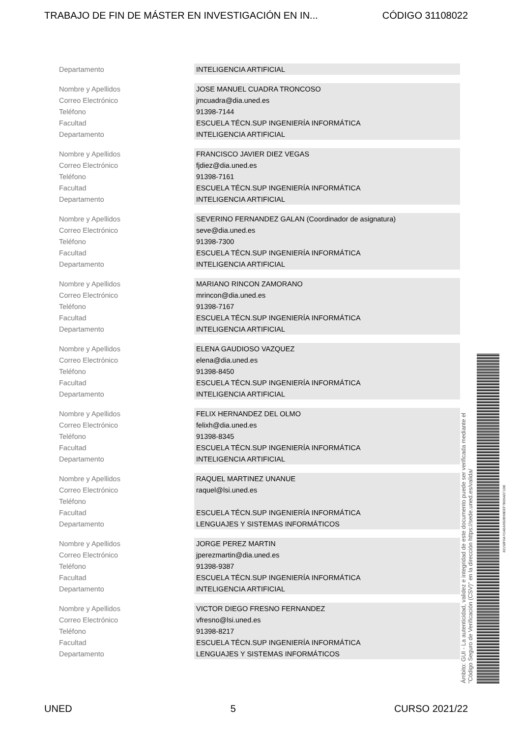TRABAJO DE FIN DE MÁSTER EN INVESTIGACIÓN EN IN... CÓDIGO 31108022
| Departamento | INTELIGENCIA ARTIFICIAL |
| Nombre y Apellidos | JOSE MANUEL CUADRA TRONCOSO |
| Correo Electrónico | jmcuadra@dia.uned.es |
| Teléfono | 91398-7144 |
| Facultad | ESCUELA TÉCN.SUP INGENIERÍA INFORMÁTICA |
| Departamento | INTELIGENCIA ARTIFICIAL |
| Nombre y Apellidos | FRANCISCO JAVIER DIEZ VEGAS |
| Correo Electrónico | fjdiez@dia.uned.es |
| Teléfono | 91398-7161 |
| Facultad | ESCUELA TÉCN.SUP INGENIERÍA INFORMÁTICA |
| Departamento | INTELIGENCIA ARTIFICIAL |
| Nombre y Apellidos | SEVERINO FERNANDEZ GALAN (Coordinador de asignatura) |
| Correo Electrónico | seve@dia.uned.es |
| Teléfono | 91398-7300 |
| Facultad | ESCUELA TÉCN.SUP INGENIERÍA INFORMÁTICA |
| Departamento | INTELIGENCIA ARTIFICIAL |
| Nombre y Apellidos | MARIANO RINCON ZAMORANO |
| Correo Electrónico | mrincon@dia.uned.es |
| Teléfono | 91398-7167 |
| Facultad | ESCUELA TÉCN.SUP INGENIERÍA INFORMÁTICA |
| Departamento | INTELIGENCIA ARTIFICIAL |
| Nombre y Apellidos | ELENA GAUDIOSO VAZQUEZ |
| Correo Electrónico | elena@dia.uned.es |
| Teléfono | 91398-8450 |
| Facultad | ESCUELA TÉCN.SUP INGENIERÍA INFORMÁTICA |
| Departamento | INTELIGENCIA ARTIFICIAL |
| Nombre y Apellidos | FELIX HERNANDEZ DEL OLMO |
| Correo Electrónico | felixh@dia.uned.es |
| Teléfono | 91398-8345 |
| Facultad | ESCUELA TÉCN.SUP INGENIERÍA INFORMÁTICA |
| Departamento | INTELIGENCIA ARTIFICIAL |
| Nombre y Apellidos | RAQUEL MARTINEZ UNANUE |
| Correo Electrónico | raquel@lsi.uned.es |
| Teléfono | |
| Facultad | ESCUELA TÉCN.SUP INGENIERÍA INFORMÁTICA |
| Departamento | LENGUAJES Y SISTEMAS INFORMÁTICOS |
| Nombre y Apellidos | JORGE PEREZ MARTIN |
| Correo Electrónico | jperezmartin@dia.uned.es |
| Teléfono | 91398-9387 |
| Facultad | ESCUELA TÉCN.SUP INGENIERÍA INFORMÁTICA |
| Departamento | INTELIGENCIA ARTIFICIAL |
| Nombre y Apellidos | VICTOR DIEGO FRESNO FERNANDEZ |
| Correo Electrónico | vfresno@lsi.uned.es |
| Teléfono | 91398-8217 |
| Facultad | ESCUELA TÉCN.SUP INGENIERÍA INFORMÁTICA |
| Departamento | LENGUAJES Y SISTEMAS INFORMÁTICOS |
Ámbito: GUI - La autenticidad, validez e integridad de este documento puede ser verificada mediante el
"Código Seguro de Verificación (CSV)" en la dirección https://sede.uned.es/valida/
82158F0A7CAEA9D2B98EEF7B69AD71DE
UNED 5 CURSO 2021/22